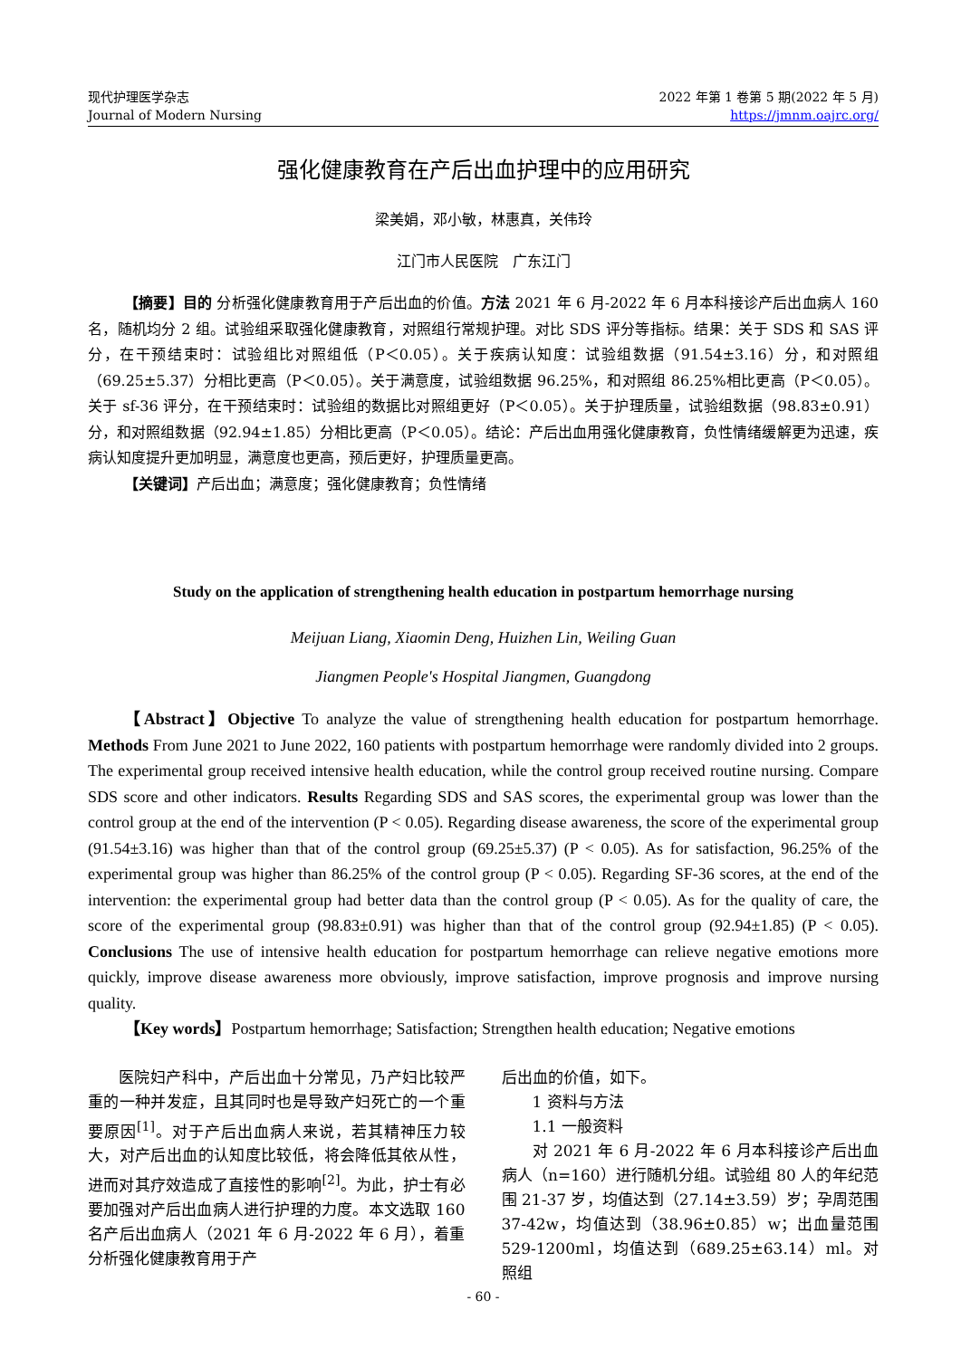现代护理医学杂志
Journal of Modern Nursing
2022 年第 1 卷第 5 期(2022 年 5 月)
https://jmnm.oajrc.org/
强化健康教育在产后出血护理中的应用研究
梁美娟，邓小敏，林惠真，关伟玲
江门市人民医院　广东江门
【摘要】目的 分析强化健康教育用于产后出血的价值。方法 2021 年 6 月-2022 年 6 月本科接诊产后出血病人 160 名，随机均分 2 组。试验组采取强化健康教育，对照组行常规护理。对比 SDS 评分等指标。结果：关于 SDS 和 SAS 评分，在干预结束时：试验组比对照组低（P＜0.05）。关于疾病认知度：试验组数据（91.54±3.16）分，和对照组（69.25±5.37）分相比更高（P＜0.05）。关于满意度，试验组数据 96.25%，和对照组 86.25%相比更高（P＜0.05）。关于 sf-36 评分，在干预结束时：试验组的数据比对照组更好（P＜0.05）。关于护理质量，试验组数据（98.83±0.91）分，和对照组数据（92.94±1.85）分相比更高（P＜0.05）。结论：产后出血用强化健康教育，负性情绪缓解更为迅速，疾病认知度提升更加明显，满意度也更高，预后更好，护理质量更高。
【关键词】产后出血；满意度；强化健康教育；负性情绪
Study on the application of strengthening health education in postpartum hemorrhage nursing
Meijuan Liang, Xiaomin Deng, Huizhen Lin, Weiling Guan
Jiangmen People's Hospital Jiangmen, Guangdong
【Abstract】Objective To analyze the value of strengthening health education for postpartum hemorrhage. Methods From June 2021 to June 2022, 160 patients with postpartum hemorrhage were randomly divided into 2 groups. The experimental group received intensive health education, while the control group received routine nursing. Compare SDS score and other indicators. Results Regarding SDS and SAS scores, the experimental group was lower than the control group at the end of the intervention (P < 0.05). Regarding disease awareness, the score of the experimental group (91.54±3.16) was higher than that of the control group (69.25±5.37) (P < 0.05). As for satisfaction, 96.25% of the experimental group was higher than 86.25% of the control group (P < 0.05). Regarding SF-36 scores, at the end of the intervention: the experimental group had better data than the control group (P < 0.05). As for the quality of care, the score of the experimental group (98.83±0.91) was higher than that of the control group (92.94±1.85) (P < 0.05). Conclusions The use of intensive health education for postpartum hemorrhage can relieve negative emotions more quickly, improve disease awareness more obviously, improve satisfaction, improve prognosis and improve nursing quality.
【Key words】Postpartum hemorrhage; Satisfaction; Strengthen health education; Negative emotions
医院妇产科中，产后出血十分常见，乃产妇比较严重的一种并发症，且其同时也是导致产妇死亡的一个重要原因<sup>[1]</sup>。对于产后出血病人来说，若其精神压力较大，对产后出血的认知度比较低，将会降低其依从性，进而对其疗效造成了直接性的影响<sup>[2]</sup>。为此，护士有必要加强对产后出血病人进行护理的力度。本文选取 160 名产后出血病人（2021 年 6 月-2022 年 6 月），着重分析强化健康教育用于产
后出血的价值，如下。
1 资料与方法
1.1 一般资料
对 2021 年 6 月-2022 年 6 月本科接诊产后出血病人（n=160）进行随机分组。试验组 80 人的年纪范围 21-37 岁，均值达到（27.14±3.59）岁；孕周范围 37-42w，均值达到（38.96±0.85）w；出血量范围 529-1200ml，均值达到（689.25±63.14）ml。对照组
- 60 -